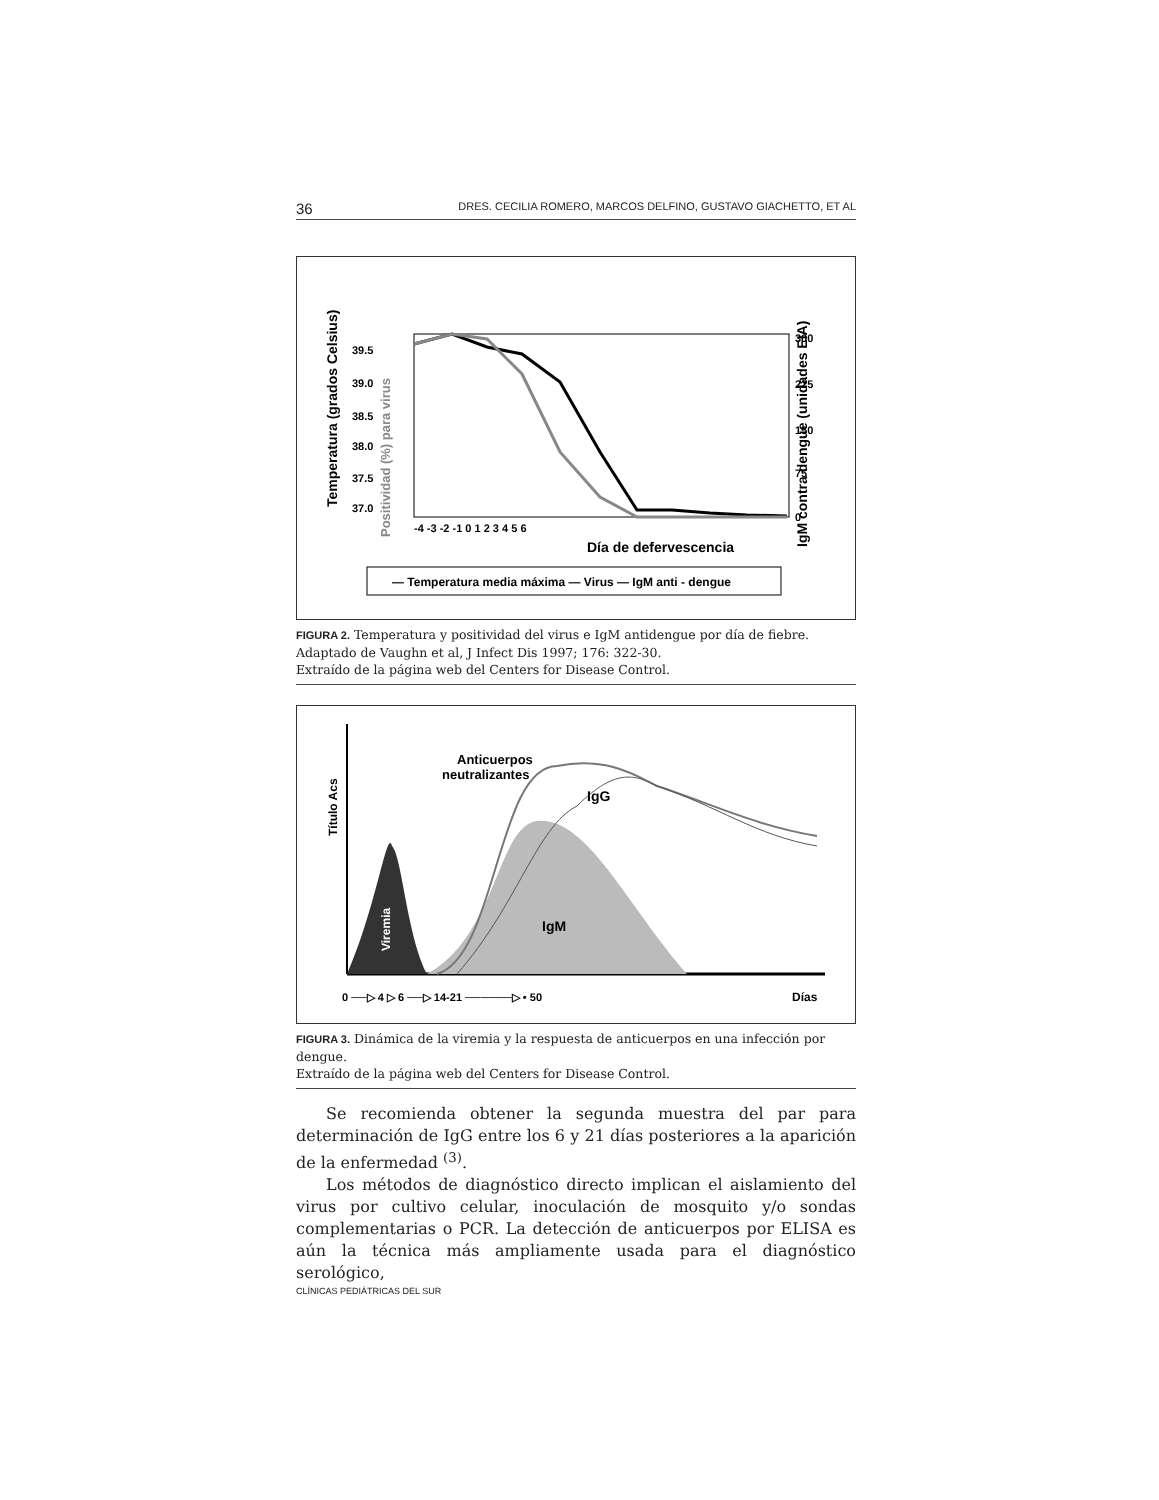36 DRES. CECILIA ROMERO, MARCOS DELFINO, GUSTAVO GIACHETTO, ET AL
Temperatura (grados Celsius)
Positividad (%) para virus
IgM contra dengue (unidades EIA)
39.5
39.0
38.5
38.0
37.5
37.0
300
225
150
75
0
-4 -3 -2 -1 0 1 2 3 4 5 6
Día de defervescencia
— Temperatura media máxima — Virus — IgM anti - dengue
FIGURA 2. Temperatura y positividad del virus e IgM antidengue por día de fiebre.
Adaptado de Vaughn et al, J Infect Dis 1997; 176: 322-30.
Extraído de la página web del Centers for Disease Control.
Anticuerpos
neutralizantes
IgG
IgM
Viremia
Título Acs
0 ──▷ 4 ▷ 6 ──▷ 14-21 ──────▷ • 50
Días
FIGURA 3. Dinámica de la viremia y la respuesta de anticuerpos en una infección por dengue.
Extraído de la página web del Centers for Disease Control.
Se recomienda obtener la segunda muestra del par para determinación de IgG entre los 6 y 21 días posteriores a la aparición de la enfermedad <sup>(3)</sup>.
Los métodos de diagnóstico directo implican el aislamiento del virus por cultivo celular, inoculación de mosquito y/o sondas complementarias o PCR. La detección de anticuerpos por ELISA es aún la técnica más ampliamente usada para el diagnóstico serológico,
CLÍNICAS PEDIÁTRICAS DEL SUR